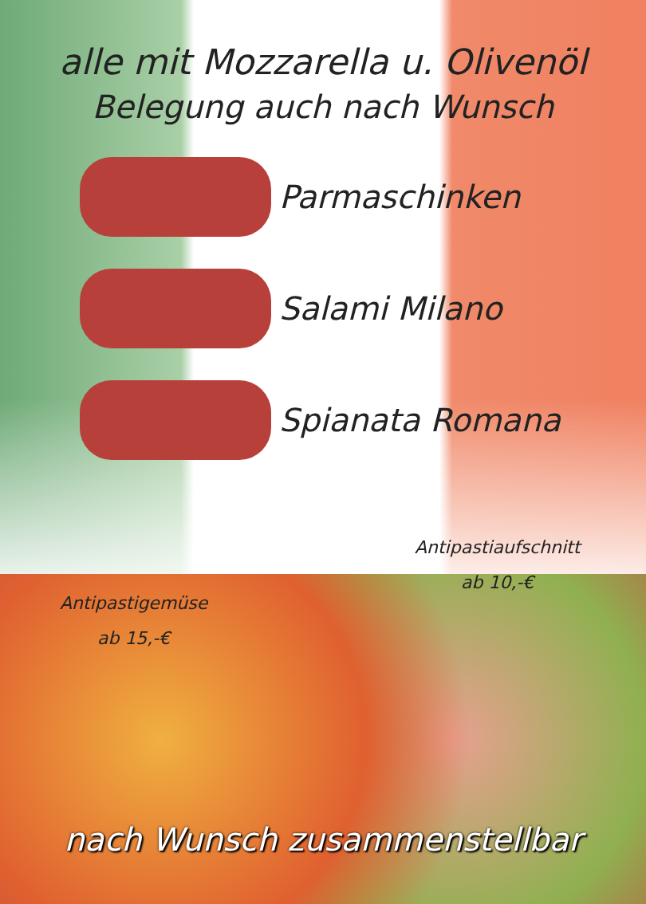alle mit Mozzarella u. Olivenöl
Belegung auch nach Wunsch
Parmaschinken
Salami Milano
Spianata Romana
Antipastiaufschnitt
ab 10,-€
Antipastigemüse
ab 15,-€
nach Wunsch zusammenstellbar